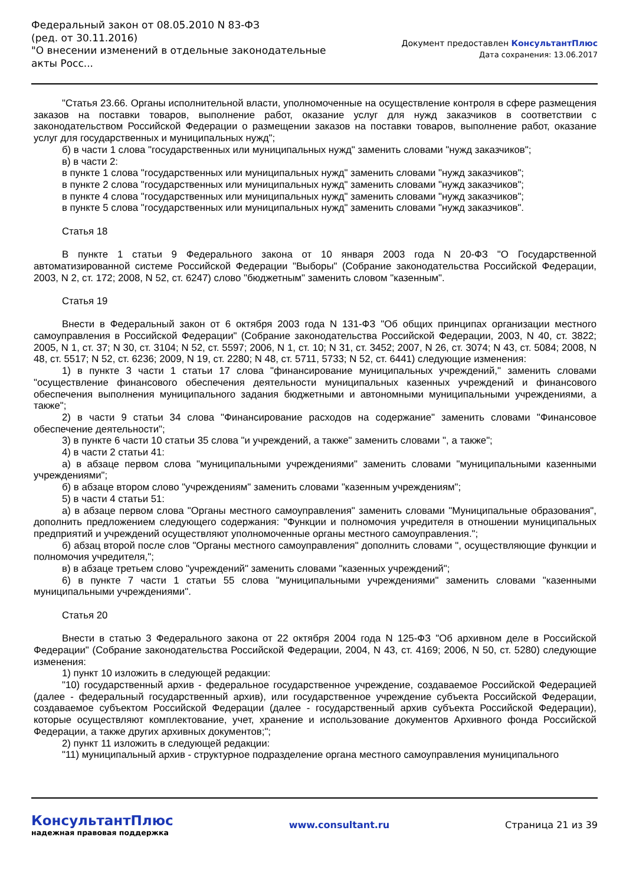Федеральный закон от 08.05.2010 N 83-ФЗ
(ред. от 30.11.2016)
"О внесении изменений в отдельные законодательные акты Росс...
Документ предоставлен КонсультантПлюс
Дата сохранения: 13.06.2017
"Статья 23.66. Органы исполнительной власти, уполномоченные на осуществление контроля в сфере размещения заказов на поставки товаров, выполнение работ, оказание услуг для нужд заказчиков в соответствии с законодательством Российской Федерации о размещении заказов на поставки товаров, выполнение работ, оказание услуг для государственных и муниципальных нужд";
б) в части 1 слова "государственных или муниципальных нужд" заменить словами "нужд заказчиков";
в) в части 2:
в пункте 1 слова "государственных или муниципальных нужд" заменить словами "нужд заказчиков";
в пункте 2 слова "государственных или муниципальных нужд" заменить словами "нужд заказчиков";
в пункте 4 слова "государственных или муниципальных нужд" заменить словами "нужд заказчиков";
в пункте 5 слова "государственных или муниципальных нужд" заменить словами "нужд заказчиков".
Статья 18
В пункте 1 статьи 9 Федерального закона от 10 января 2003 года N 20-ФЗ "О Государственной автоматизированной системе Российской Федерации "Выборы" (Собрание законодательства Российской Федерации, 2003, N 2, ст. 172; 2008, N 52, ст. 6247) слово "бюджетным" заменить словом "казенным".
Статья 19
Внести в Федеральный закон от 6 октября 2003 года N 131-ФЗ "Об общих принципах организации местного самоуправления в Российской Федерации" (Собрание законодательства Российской Федерации, 2003, N 40, ст. 3822; 2005, N 1, ст. 37; N 30, ст. 3104; N 52, ст. 5597; 2006, N 1, ст. 10; N 31, ст. 3452; 2007, N 26, ст. 3074; N 43, ст. 5084; 2008, N 48, ст. 5517; N 52, ст. 6236; 2009, N 19, ст. 2280; N 48, ст. 5711, 5733; N 52, ст. 6441) следующие изменения:
1) в пункте 3 части 1 статьи 17 слова "финансирование муниципальных учреждений," заменить словами "осуществление финансового обеспечения деятельности муниципальных казенных учреждений и финансового обеспечения выполнения муниципального задания бюджетными и автономными муниципальными учреждениями, а также";
2) в части 9 статьи 34 слова "Финансирование расходов на содержание" заменить словами "Финансовое обеспечение деятельности";
3) в пункте 6 части 10 статьи 35 слова "и учреждений, а также" заменить словами ", а также";
4) в части 2 статьи 41:
а) в абзаце первом слова "муниципальными учреждениями" заменить словами "муниципальными казенными учреждениями";
б) в абзаце втором слово "учреждениям" заменить словами "казенным учреждениям";
5) в части 4 статьи 51:
а) в абзаце первом слова "Органы местного самоуправления" заменить словами "Муниципальные образования", дополнить предложением следующего содержания: "Функции и полномочия учредителя в отношении муниципальных предприятий и учреждений осуществляют уполномоченные органы местного самоуправления.";
б) абзац второй после слов "Органы местного самоуправления" дополнить словами ", осуществляющие функции и полномочия учредителя,";
в) в абзаце третьем слово "учреждений" заменить словами "казенных учреждений";
6) в пункте 7 части 1 статьи 55 слова "муниципальными учреждениями" заменить словами "казенными муниципальными учреждениями".
Статья 20
Внести в статью 3 Федерального закона от 22 октября 2004 года N 125-ФЗ "Об архивном деле в Российской Федерации" (Собрание законодательства Российской Федерации, 2004, N 43, ст. 4169; 2006, N 50, ст. 5280) следующие изменения:
1) пункт 10 изложить в следующей редакции:
"10) государственный архив - федеральное государственное учреждение, создаваемое Российской Федерацией (далее - федеральный государственный архив), или государственное учреждение субъекта Российской Федерации, создаваемое субъектом Российской Федерации (далее - государственный архив субъекта Российской Федерации), которые осуществляют комплектование, учет, хранение и использование документов Архивного фонда Российской Федерации, а также других архивных документов;";
2) пункт 11 изложить в следующей редакции:
"11) муниципальный архив - структурное подразделение органа местного самоуправления муниципального
КонсультантПлюс
надежная правовая поддержка
www.consultant.ru Страница 21 из 39